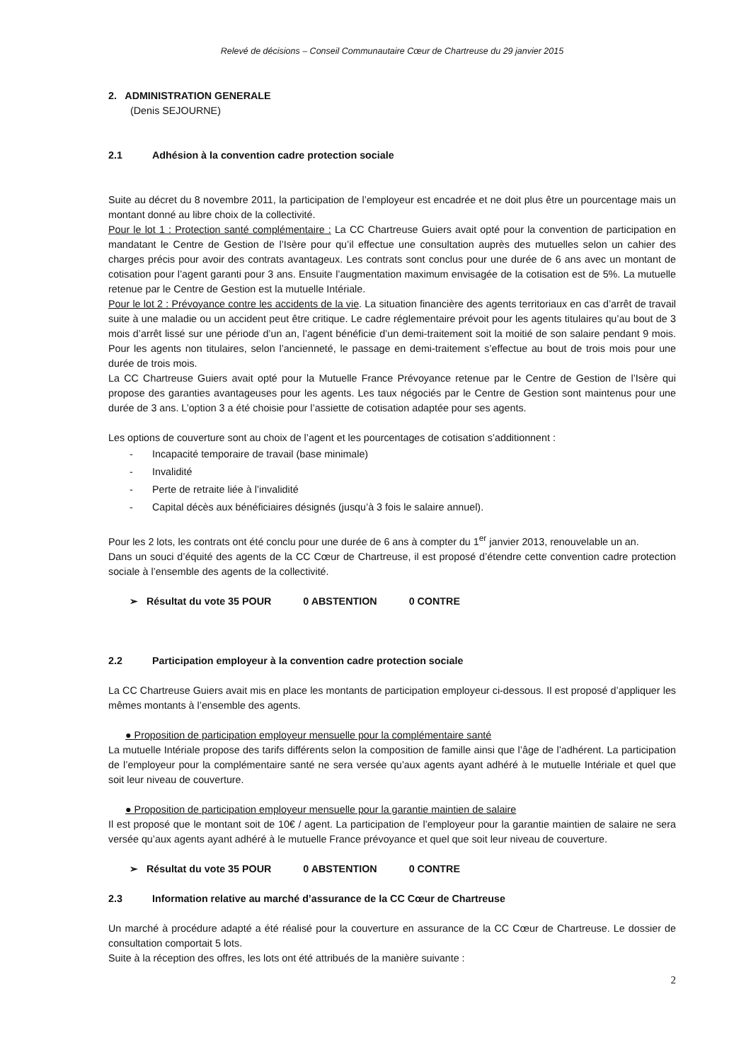Relevé de décisions – Conseil Communautaire Cœur de Chartreuse du 29 janvier 2015
2. ADMINISTRATION GENERALE
(Denis SEJOURNE)
2.1 Adhésion à la convention cadre protection sociale
Suite au décret du 8 novembre 2011, la participation de l’employeur est encadrée et ne doit plus être un pourcentage mais un montant donné au libre choix de la collectivité.
Pour le lot 1 : Protection santé complémentaire : La CC Chartreuse Guiers avait opté pour la convention de participation en mandatant le Centre de Gestion de l’Isère pour qu’il effectue une consultation auprès des mutuelles selon un cahier des charges précis pour avoir des contrats avantageux. Les contrats sont conclus pour une durée de 6 ans avec un montant de cotisation pour l’agent garanti pour 3 ans. Ensuite l’augmentation maximum envisagée de la cotisation est de 5%. La mutuelle retenue par le Centre de Gestion est la mutuelle Intériale.
Pour le lot 2 : Prévoyance contre les accidents de la vie. La situation financière des agents territoriaux en cas d’arrêt de travail suite à une maladie ou un accident peut être critique. Le cadre réglementaire prévoit pour les agents titulaires qu’au bout de 3 mois d’arrêt lissé sur une période d’un an, l’agent bénéficie d’un demi-traitement soit la moitié de son salaire pendant 9 mois. Pour les agents non titulaires, selon l’ancienneté, le passage en demi-traitement s’effectue au bout de trois mois pour une durée de trois mois.
La CC Chartreuse Guiers avait opté pour la Mutuelle France Prévoyance retenue par le Centre de Gestion de l’Isère qui propose des garanties avantageuses pour les agents. Les taux négociés par le Centre de Gestion sont maintenus pour une durée de 3 ans. L’option 3 a été choisie pour l’assiette de cotisation adaptée pour ses agents.
Les options de couverture sont au choix de l’agent et les pourcentages de cotisation s’additionnent :
- Incapacité temporaire de travail (base minimale)
- Invalidité
- Perte de retraite liée à l’invalidité
- Capital décès aux bénéficiaires désignés (jusqu’à 3 fois le salaire annuel).
Pour les 2 lots, les contrats ont été conclu pour une durée de 6 ans à compter du 1<sup>er</sup> janvier 2013, renouvelable un an.
Dans un souci d’équité des agents de la CC Cœur de Chartreuse, il est proposé d’étendre cette convention cadre protection sociale à l’ensemble des agents de la collectivité.
➢ Résultat du vote 35 POUR 0 ABSTENTION 0 CONTRE
2.2 Participation employeur à la convention cadre protection sociale
La CC Chartreuse Guiers avait mis en place les montants de participation employeur ci-dessous. Il est proposé d’appliquer les mêmes montants à l’ensemble des agents.
● Proposition de participation employeur mensuelle pour la complémentaire santé
La mutuelle Intériale propose des tarifs différents selon la composition de famille ainsi que l’âge de l’adhérent. La participation de l’employeur pour la complémentaire santé ne sera versée qu’aux agents ayant adhéré à le mutuelle Intériale et quel que soit leur niveau de couverture.
● Proposition de participation employeur mensuelle pour la garantie maintien de salaire
Il est proposé que le montant soit de 10€ / agent. La participation de l’employeur pour la garantie maintien de salaire ne sera versée qu’aux agents ayant adhéré à le mutuelle France prévoyance et quel que soit leur niveau de couverture.
➢ Résultat du vote 35 POUR 0 ABSTENTION 0 CONTRE
2.3 Information relative au marché d’assurance de la CC Cœur de Chartreuse
Un marché à procédure adapté a été réalisé pour la couverture en assurance de la CC Cœur de Chartreuse. Le dossier de consultation comportait 5 lots.
Suite à la réception des offres, les lots ont été attribués de la manière suivante :
2